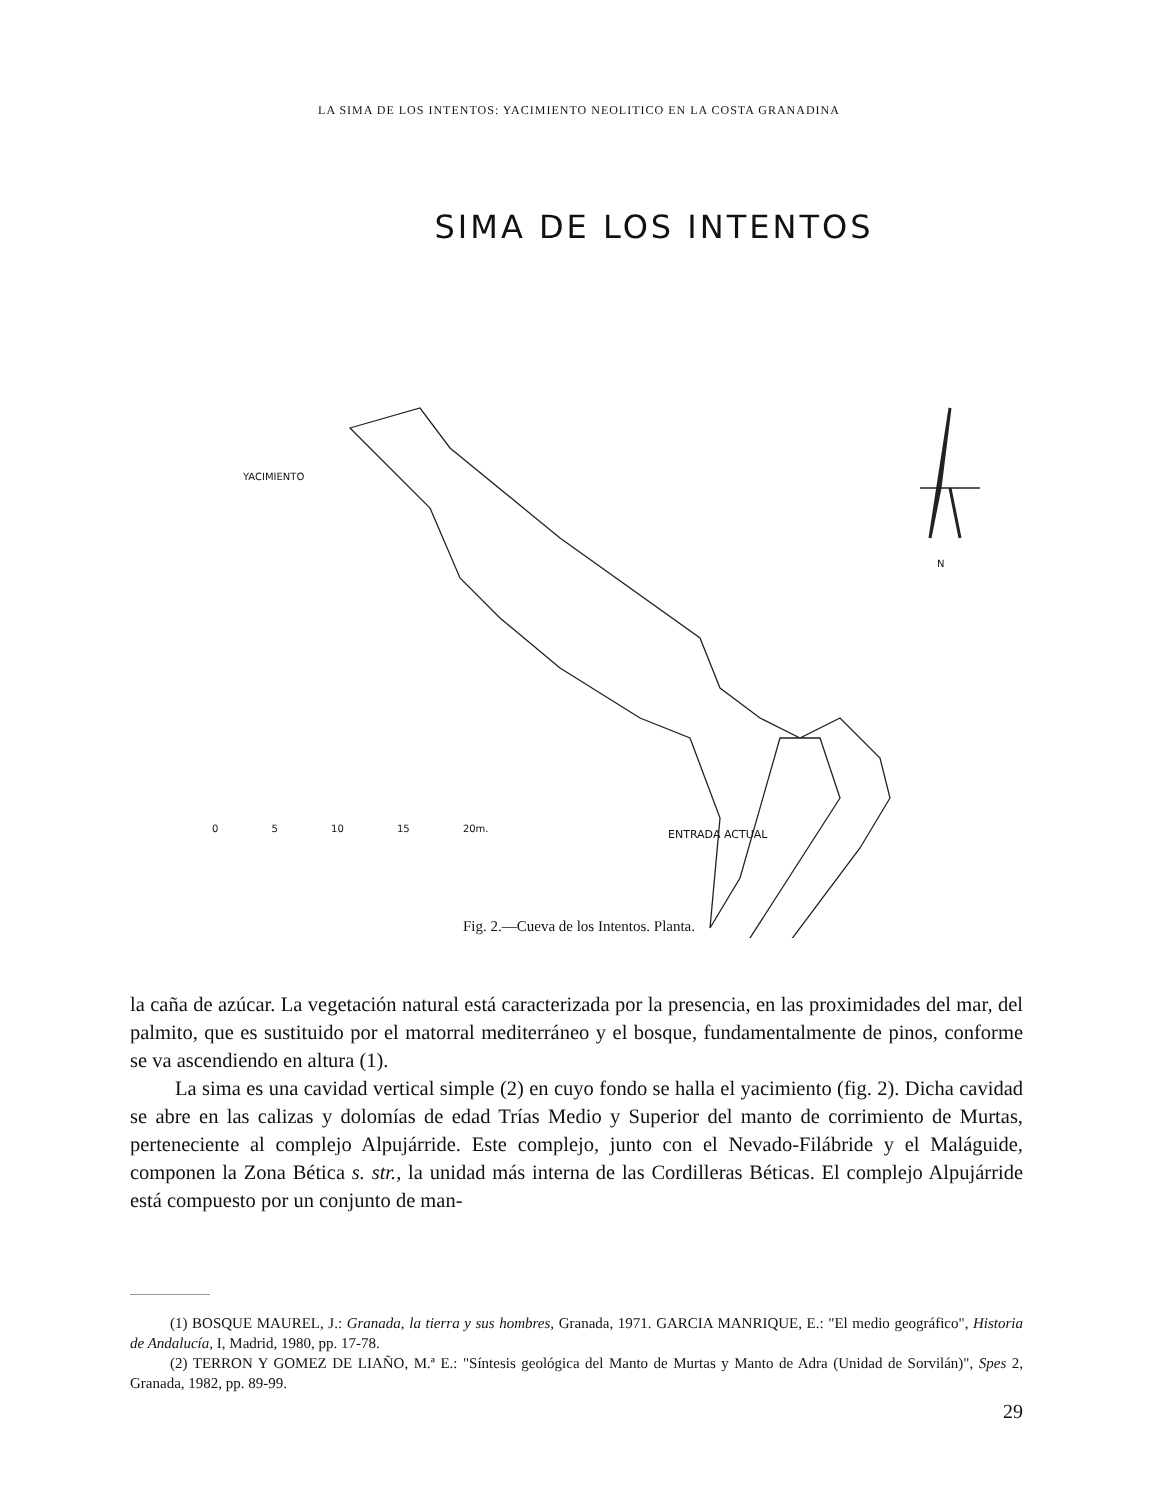LA SIMA DE LOS INTENTOS: YACIMIENTO NEOLITICO EN LA COSTA GRANADINA
SIMA DE LOS INTENTOS
YACIMIENTO
N
0 5 10 15 20m. ENTRADA ACTUAL
Fig. 2.—Cueva de los Intentos. Planta.
la caña de azúcar. La vegetación natural está caracterizada por la presencia, en las proximidades del mar, del palmito, que es sustituido por el matorral mediterráneo y el bosque, fundamentalmente de pinos, conforme se va ascendiendo en altura (1).
La sima es una cavidad vertical simple (2) en cuyo fondo se halla el yacimiento (fig. 2). Dicha cavidad se abre en las calizas y dolomías de edad Trías Medio y Superior del manto de corrimiento de Murtas, perteneciente al complejo Alpujárride. Este complejo, junto con el Nevado-Filábride y el Maláguide, componen la Zona Bética s. str., la unidad más interna de las Cordilleras Béticas. El complejo Alpujárride está compuesto por un conjunto de man-
(1) BOSQUE MAUREL, J.: Granada, la tierra y sus hombres, Granada, 1971. GARCIA MANRIQUE, E.: "El medio geográfico", Historia de Andalucía, I, Madrid, 1980, pp. 17-78.
(2) TERRON Y GOMEZ DE LIAÑO, M.ª E.: "Síntesis geológica del Manto de Murtas y Manto de Adra (Unidad de Sorvilán)", Spes 2, Granada, 1982, pp. 89-99.
29